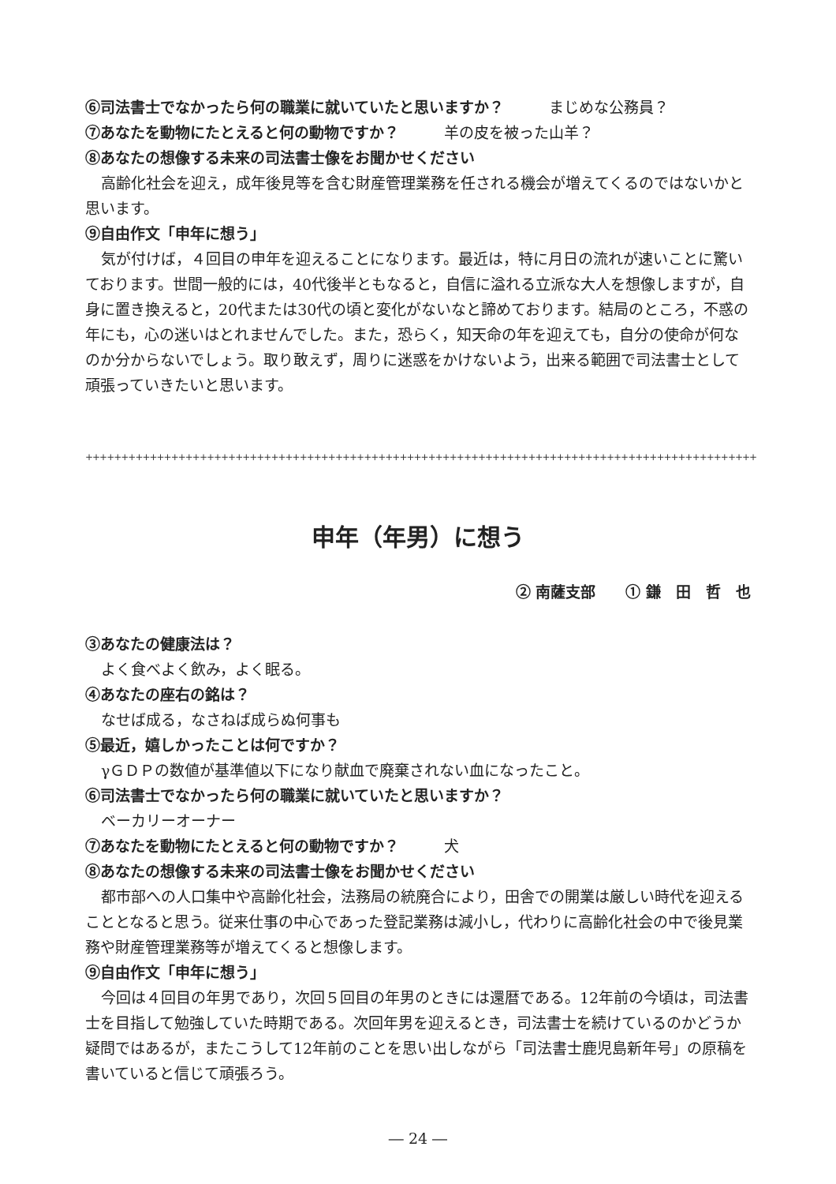⑥司法書士でなかったら何の職業に就いていたと思いますか？　　　まじめな公務員？
⑦あなたを動物にたとえると何の動物ですか？　　　羊の皮を被った山羊？
⑧あなたの想像する未来の司法書士像をお聞かせください
高齢化社会を迎え，成年後見等を含む財産管理業務を任される機会が増えてくるのではないかと思います。
⑨自由作文「申年に想う」
気が付けば，４回目の申年を迎えることになります。最近は，特に月日の流れが速いことに驚いております。世間一般的には，40代後半ともなると，自信に溢れる立派な大人を想像しますが，自身に置き換えると，20代または30代の頃と変化がないなと諦めております。結局のところ，不惑の年にも，心の迷いはとれませんでした。また，恐らく，知天命の年を迎えても，自分の使命が何なのか分からないでしょう。取り敢えず，周りに迷惑をかけないよう，出来る範囲で司法書士として頑張っていきたいと思います。
++++++++++++++++++++++++++++++++++++++++++++++++++++++++++++++++++++++++++++++++++++++++++++++
申年（年男）に想う
② 南薩支部　　① 鎌　田　哲　也
③あなたの健康法は？
よく食べよく飲み，よく眠る。
④あなたの座右の銘は？
なせば成る，なさねば成らぬ何事も
⑤最近，嬉しかったことは何ですか？
γＧＤＰの数値が基準値以下になり献血で廃棄されない血になったこと。
⑥司法書士でなかったら何の職業に就いていたと思いますか？
ベーカリーオーナー
⑦あなたを動物にたとえると何の動物ですか？　　　犬
⑧あなたの想像する未来の司法書士像をお聞かせください
都市部への人口集中や高齢化社会，法務局の統廃合により，田舎での開業は厳しい時代を迎えることとなると思う。従来仕事の中心であった登記業務は減小し，代わりに高齢化社会の中で後見業務や財産管理業務等が増えてくると想像します。
⑨自由作文「申年に想う」
今回は４回目の年男であり，次回５回目の年男のときには還暦である。12年前の今頃は，司法書士を目指して勉強していた時期である。次回年男を迎えるとき，司法書士を続けているのかどうか疑問ではあるが，またこうして12年前のことを思い出しながら「司法書士鹿児島新年号」の原稿を書いていると信じて頑張ろう。
― 24 ―